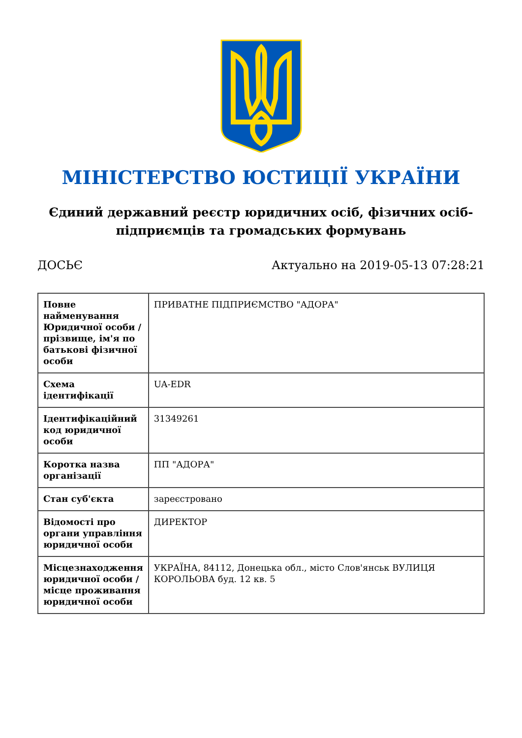МІНІСТЕРСТВО ЮСТИЦІЇ УКРАЇНИ
Єдиний державний реєстр юридичних осіб, фізичних осіб-підприємців та громадських формувань
ДОСЬЄ Актуально на 2019-05-13 07:28:21
| Повне найменування Юридичної особи / прізвище, ім'я по батькові фізичної особи | ПРИВАТНЕ ПІДПРИЄМСТВО "АДОРА" |
| Схема ідентифікації | UA-EDR |
| Ідентифікаційний код юридичної особи | 31349261 |
| Коротка назва організації | ПП "АДОРА" |
| Стан суб'єкта | зареєстровано |
| Відомості про органи управління юридичної особи | ДИРЕКТОР |
| Місцезнаходження юридичної особи / місце проживання юридичної особи | УКРАЇНА, 84112, Донецька обл., місто Слов'янськ ВУЛИЦЯ КОРОЛЬОВА буд. 12 кв. 5 |